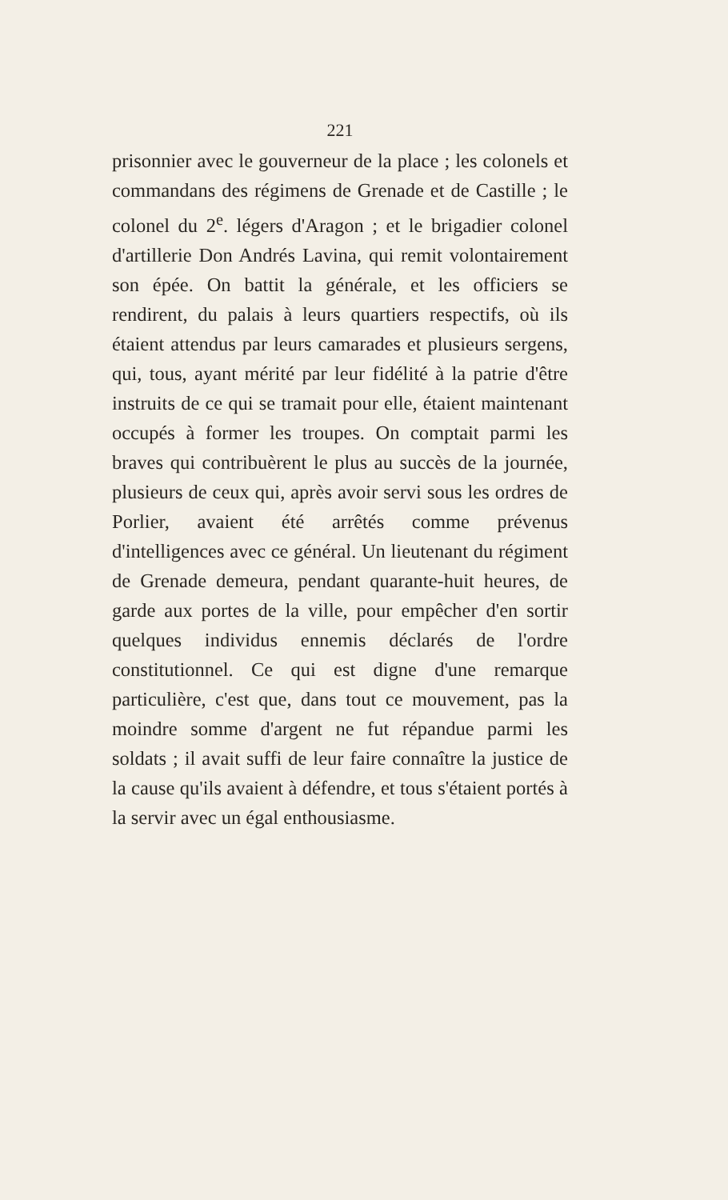221
prisonnier avec le gouverneur de la place ; les colonels et commandans des régimens de Grenade et de Castille ; le colonel du 2<sup>e</sup>. légers d'Aragon ; et le brigadier colonel d'artillerie Don Andrés Lavina, qui remit volontairement son épée. On battit la générale, et les officiers se rendirent, du palais à leurs quartiers respectifs, où ils étaient attendus par leurs camarades et plusieurs sergens, qui, tous, ayant mérité par leur fidélité à la patrie d'être instruits de ce qui se tramait pour elle, étaient maintenant occupés à former les troupes. On comptait parmi les braves qui contribuèrent le plus au succès de la journée, plusieurs de ceux qui, après avoir servi sous les ordres de Porlier, avaient été arrêtés comme prévenus d'intelligences avec ce général. Un lieutenant du régiment de Grenade demeura, pendant quarante-huit heures, de garde aux portes de la ville, pour empêcher d'en sortir quelques individus ennemis déclarés de l'ordre constitutionnel. Ce qui est digne d'une remarque particulière, c'est que, dans tout ce mouvement, pas la moindre somme d'argent ne fut répandue parmi les soldats ; il avait suffi de leur faire connaître la justice de la cause qu'ils avaient à défendre, et tous s'étaient portés à la servir avec un égal enthousiasme.